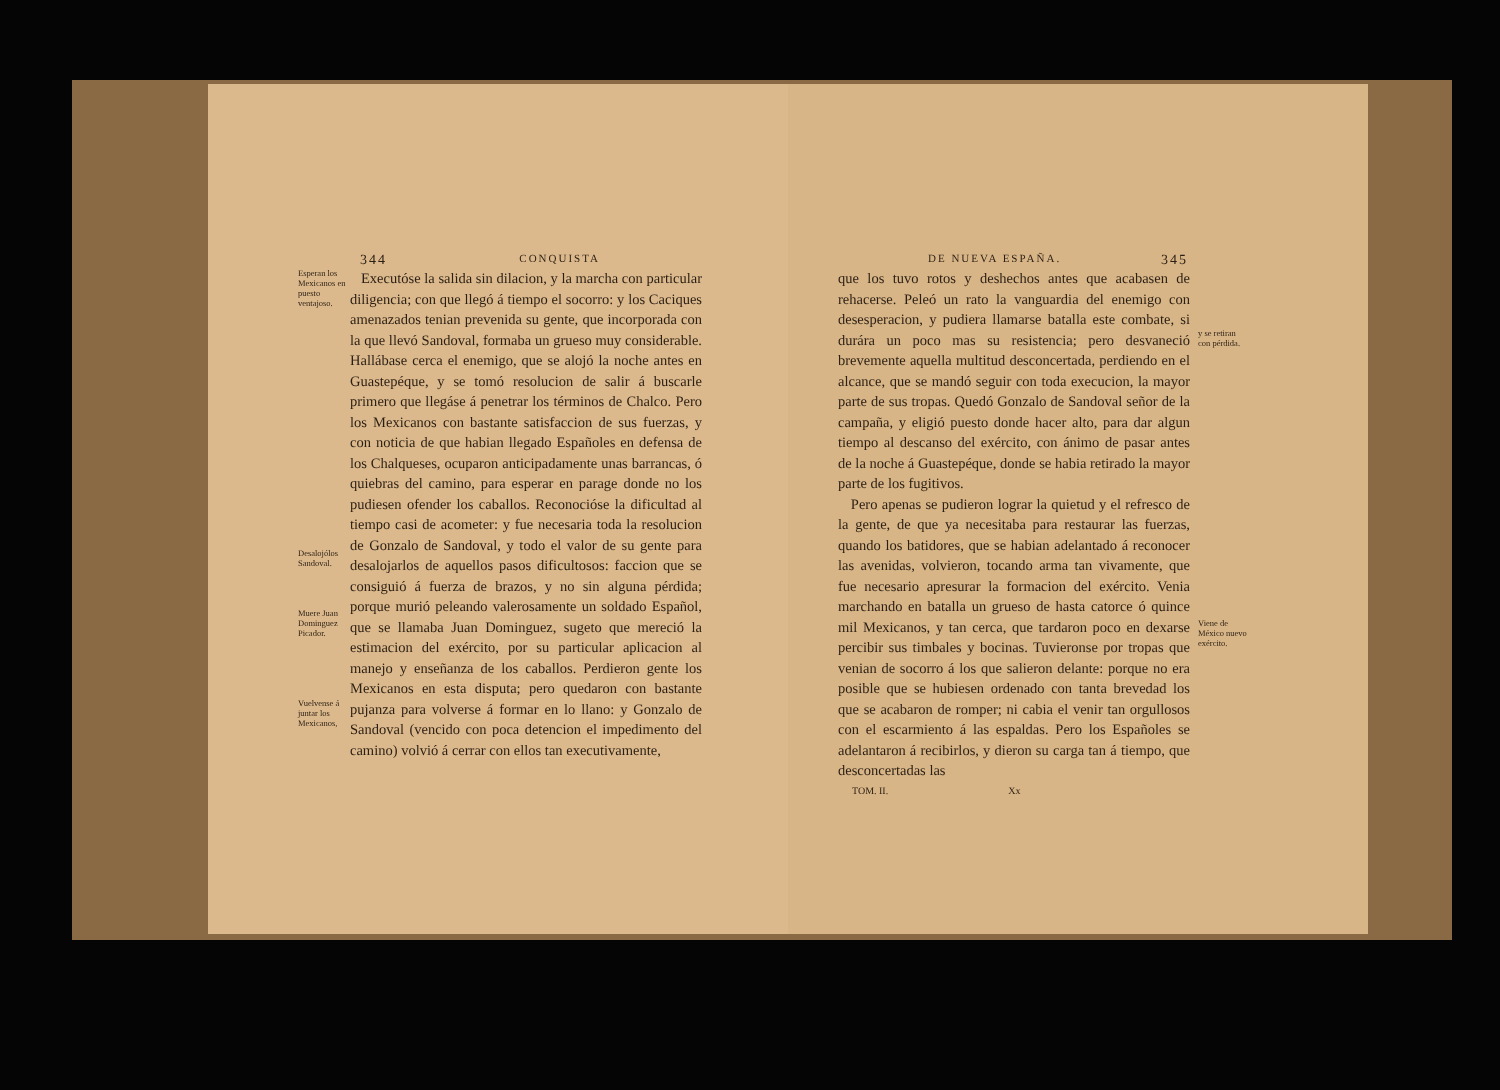344 CONQUISTA
Esperan los Mexicanos en puesto ventajoso.
Desalojólos Sandoval.
Muere Juan Dominguez Picador.
Vuelvense á juntar los Mexicanos,
Executóse la salida sin dilacion, y la marcha con particular diligencia; con que llegó á tiempo el socorro: y los Caciques amenazados tenian prevenida su gente, que incorporada con la que llevó Sandoval, formaba un grueso muy considerable. Hallábase cerca el enemigo, que se alojó la noche antes en Guastepéque, y se tomó resolucion de salir á buscarle primero que llegáse á penetrar los términos de Chalco. Pero los Mexicanos con bastante satisfaccion de sus fuerzas, y con noticia de que habian llegado Españoles en defensa de los Chalqueses, ocuparon anticipadamente unas barrancas, ó quiebras del camino, para esperar en parage donde no los pudiesen ofender los caballos. Reconocióse la dificultad al tiempo casi de acometer: y fue necesaria toda la resolucion de Gonzalo de Sandoval, y todo el valor de su gente para desalojarlos de aquellos pasos dificultosos: faccion que se consiguió á fuerza de brazos, y no sin alguna pérdida; porque murió peleando valerosamente un soldado Español, que se llamaba Juan Dominguez, sugeto que mereció la estimacion del exército, por su particular aplicacion al manejo y enseñanza de los caballos. Perdieron gente los Mexicanos en esta disputa; pero quedaron con bastante pujanza para volverse á formar en lo llano: y Gonzalo de Sandoval (vencido con poca detencion el impedimento del camino) volvió á cerrar con ellos tan executivamente,
DE NUEVA ESPAÑA. 345
que los tuvo rotos y deshechos antes que acabasen de rehacerse. Peleó un rato la vanguardia del enemigo con desesperacion, y pudiera llamarse batalla este combate, si durára un poco mas su resistencia; pero desvaneció brevemente aquella multitud desconcertada, perdiendo en el alcance, que se mandó seguir con toda execucion, la mayor parte de sus tropas. Quedó Gonzalo de Sandoval señor de la campaña, y eligió puesto donde hacer alto, para dar algun tiempo al descanso del exército, con ánimo de pasar antes de la noche á Guastepéque, donde se habia retirado la mayor parte de los fugitivos.
Pero apenas se pudieron lograr la quietud y el refresco de la gente, de que ya necesitaba para restaurar las fuerzas, quando los batidores, que se habian adelantado á reconocer las avenidas, volvieron, tocando arma tan vivamente, que fue necesario apresurar la formacion del exército. Venia marchando en batalla un grueso de hasta catorce ó quince mil Mexicanos, y tan cerca, que tardaron poco en dexarse percibir sus timbales y bocinas. Tuvieronse por tropas que venian de socorro á los que salieron delante: porque no era posible que se hubiesen ordenado con tanta brevedad los que se acabaron de romper; ni cabia el venir tan orgullosos con el escarmiento á las espaldas. Pero los Españoles se adelantaron á recibirlos, y dieron su carga tan á tiempo, que desconcertadas las
y se retiran con pérdida.
Viene de México nuevo exército.
TOM. II. Xx